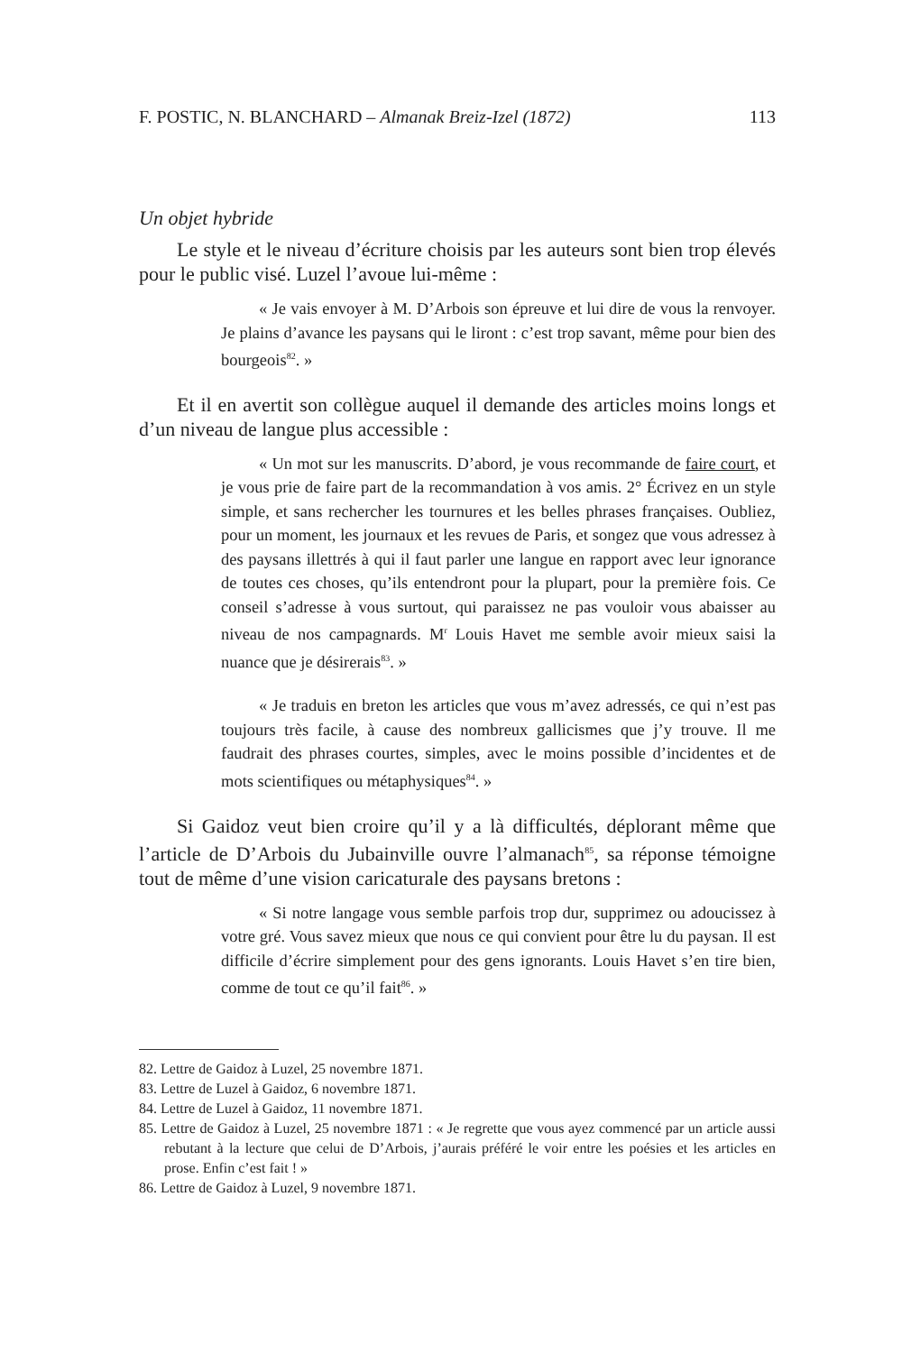F. POSTIC, N. BLANCHARD – Almanak Breiz-Izel (1872) 113
Un objet hybride
Le style et le niveau d’écriture choisis par les auteurs sont bien trop élevés pour le public visé. Luzel l’avoue lui-même :
« Je vais envoyer à M. D’Arbois son épreuve et lui dire de vous la renvoyer. Je plains d’avance les paysans qui le liront : c’est trop savant, même pour bien des bourgeois<sup>82</sup>. »
Et il en avertit son collègue auquel il demande des articles moins longs et d’un niveau de langue plus accessible :
« Un mot sur les manuscrits. D’abord, je vous recommande de faire court, et je vous prie de faire part de la recommandation à vos amis. 2° Écrivez en un style simple, et sans rechercher les tournures et les belles phrases françaises. Oubliez, pour un moment, les journaux et les revues de Paris, et songez que vous adressez à des paysans illettrés à qui il faut parler une langue en rapport avec leur ignorance de toutes ces choses, qu’ils entendront pour la plupart, pour la première fois. Ce conseil s’adresse à vous surtout, qui paraissez ne pas vouloir vous abaisser au niveau de nos campagnards. M<sup>r</sup> Louis Havet me semble avoir mieux saisi la nuance que je désirerais<sup>83</sup>. »
« Je traduis en breton les articles que vous m’avez adressés, ce qui n’est pas toujours très facile, à cause des nombreux gallicismes que j’y trouve. Il me faudrait des phrases courtes, simples, avec le moins possible d’incidentes et de mots scientifiques ou métaphysiques<sup>84</sup>. »
Si Gaidoz veut bien croire qu’il y a là difficultés, déplorant même que l’article de D’Arbois du Jubainville ouvre l’almanach<sup>85</sup>, sa réponse témoigne tout de même d’une vision caricaturale des paysans bretons :
« Si notre langage vous semble parfois trop dur, supprimez ou adoucissez à votre gré. Vous savez mieux que nous ce qui convient pour être lu du paysan. Il est difficile d’écrire simplement pour des gens ignorants. Louis Havet s’en tire bien, comme de tout ce qu’il fait<sup>86</sup>. »
82. Lettre de Gaidoz à Luzel, 25 novembre 1871.
83. Lettre de Luzel à Gaidoz, 6 novembre 1871.
84. Lettre de Luzel à Gaidoz, 11 novembre 1871.
85. Lettre de Gaidoz à Luzel, 25 novembre 1871 : « Je regrette que vous ayez commencé par un article aussi rebutant à la lecture que celui de D’Arbois, j’aurais préféré le voir entre les poésies et les articles en prose. Enfin c’est fait ! »
86. Lettre de Gaidoz à Luzel, 9 novembre 1871.